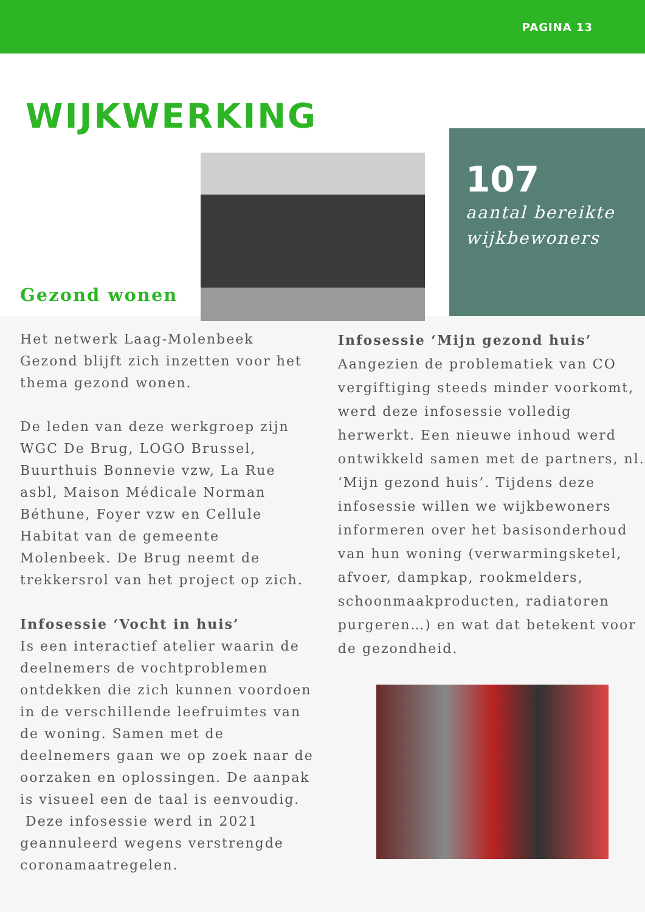PAGINA 13
WIJKWERKING
107
aantal bereikte wijkbewoners
Gezond wonen
Het netwerk Laag-Molenbeek Gezond blijft zich inzetten voor het thema gezond wonen.
De leden van deze werkgroep zijn WGC De Brug, LOGO Brussel, Buurthuis Bonnevie vzw, La Rue asbl, Maison Médicale Norman Béthune, Foyer vzw en Cellule Habitat van de gemeente Molenbeek. De Brug neemt de trekkersrol van het project op zich.
Infosessie ‘Vocht in huis’
Is een interactief atelier waarin de deelnemers de vochtproblemen ontdekken die zich kunnen voordoen in de verschillende leefruimtes van de woning. Samen met de deelnemers gaan we op zoek naar de oorzaken en oplossingen. De aanpak is visueel een de taal is eenvoudig.
Deze infosessie werd in 2021 geannuleerd wegens verstrengde coronamaatregelen.
Infosessie ‘Mijn gezond huis’
Aangezien de problematiek van CO vergiftiging steeds minder voorkomt, werd deze infosessie volledig herwerkt. Een nieuwe inhoud werd ontwikkeld samen met de partners, nl. ‘Mijn gezond huis’. Tijdens deze infosessie willen we wijkbewoners informeren over het basisonderhoud van hun woning (verwarmingsketel, afvoer, dampkap, rookmelders, schoonmaakproducten, radiatoren purgeren…) en wat dat betekent voor de gezondheid.